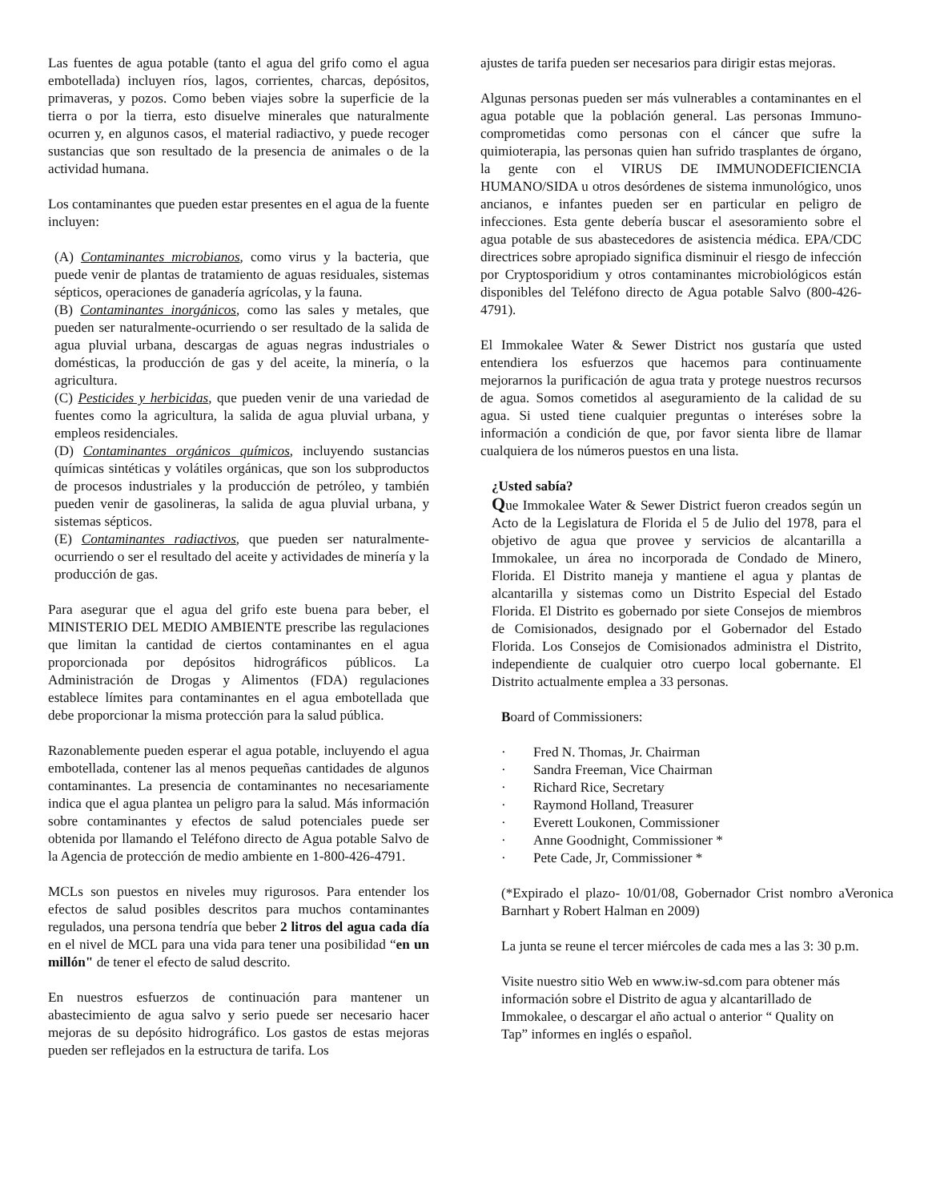Las fuentes de agua potable (tanto el agua del grifo como el agua embotellada) incluyen ríos, lagos, corrientes, charcas, depósitos, primaveras, y pozos. Como beben viajes sobre la superficie de la tierra o por la tierra, esto disuelve minerales que naturalmente ocurren y, en algunos casos, el material radiactivo, y puede recoger sustancias que son resultado de la presencia de animales o de la actividad humana.
Los contaminantes que pueden estar presentes en el agua de la fuente incluyen:
(A) Contaminantes microbianos, como virus y la bacteria, que puede venir de plantas de tratamiento de aguas residuales, sistemas sépticos, operaciones de ganadería agrícolas, y la fauna.
(B) Contaminantes inorgánicos, como las sales y metales, que pueden ser naturalmente-ocurriendo o ser resultado de la salida de agua pluvial urbana, descargas de aguas negras industriales o domésticas, la producción de gas y del aceite, la minería, o la agricultura.
(C) Pesticides y herbicidas, que pueden venir de una variedad de fuentes como la agricultura, la salida de agua pluvial urbana, y empleos residenciales.
(D) Contaminantes orgánicos químicos, incluyendo sustancias químicas sintéticas y volátiles orgánicas, que son los subproductos de procesos industriales y la producción de petróleo, y también pueden venir de gasolineras, la salida de agua pluvial urbana, y sistemas sépticos.
(E) Contaminantes radiactivos, que pueden ser naturalmente-ocurriendo o ser el resultado del aceite y actividades de minería y la producción de gas.
Para asegurar que el agua del grifo este buena para beber, el MINISTERIO DEL MEDIO AMBIENTE prescribe las regulaciones que limitan la cantidad de ciertos contaminantes en el agua proporcionada por depósitos hidrográficos públicos. La Administración de Drogas y Alimentos (FDA) regulaciones establece límites para contaminantes en el agua embotellada que debe proporcionar la misma protección para la salud pública.
Razonablemente pueden esperar el agua potable, incluyendo el agua embotellada, contener las al menos pequeñas cantidades de algunos contaminantes. La presencia de contaminantes no necesariamente indica que el agua plantea un peligro para la salud. Más información sobre contaminantes y efectos de salud potenciales puede ser obtenida por llamando el Teléfono directo de Agua potable Salvo de la Agencia de protección de medio ambiente en 1-800-426-4791.
MCLs son puestos en niveles muy rigurosos. Para entender los efectos de salud posibles descritos para muchos contaminantes regulados, una persona tendría que beber 2 litros del agua cada día en el nivel de MCL para una vida para tener una posibilidad “en un millón" de tener el efecto de salud descrito.
En nuestros esfuerzos de continuación para mantener un abastecimiento de agua salvo y serio puede ser necesario hacer mejoras de su depósito hidrográfico. Los gastos de estas mejoras pueden ser reflejados en la estructura de tarifa. Los
ajustes de tarifa pueden ser necesarios para dirigir estas mejoras.
Algunas personas pueden ser más vulnerables a contaminantes en el agua potable que la población general. Las personas Immuno-comprometidas como personas con el cáncer que sufre la quimioterapia, las personas quien han sufrido trasplantes de órgano, la gente con el VIRUS DE IMMUNODEFICIENCIA HUMANO/SIDA u otros desórdenes de sistema inmunológico, unos ancianos, e infantes pueden ser en particular en peligro de infecciones. Esta gente debería buscar el asesoramiento sobre el agua potable de sus abastecedores de asistencia médica. EPA/CDC directrices sobre apropiado significa disminuir el riesgo de infección por Cryptosporidium y otros contaminantes microbiológicos están disponibles del Teléfono directo de Agua potable Salvo (800-426-4791).
El Immokalee Water & Sewer District nos gustaría que usted entendiera los esfuerzos que hacemos para continuamente mejorarnos la purificación de agua trata y protege nuestros recursos de agua. Somos cometidos al aseguramiento de la calidad de su agua. Si usted tiene cualquier preguntas o interéses sobre la información a condición de que, por favor sienta libre de llamar cualquiera de los números puestos en una lista.
¿Usted sabía?
Que Immokalee Water & Sewer District fueron creados según un Acto de la Legislatura de Florida el 5 de Julio del 1978, para el objetivo de agua que provee y servicios de alcantarilla a Immokalee, un área no incorporada de Condado de Minero, Florida. El Distrito maneja y mantiene el agua y plantas de alcantarilla y sistemas como un Distrito Especial del Estado Florida. El Distrito es gobernado por siete Consejos de miembros de Comisionados, designado por el Gobernador del Estado Florida. Los Consejos de Comisionados administra el Distrito, independiente de cualquier otro cuerpo local gobernante. El Distrito actualmente emplea a 33 personas.
Board of Commissioners:
· Fred N. Thomas, Jr. Chairman
· Sandra Freeman, Vice Chairman
· Richard Rice, Secretary
· Raymond Holland, Treasurer
· Everett Loukonen, Commissioner
· Anne Goodnight, Commissioner *
· Pete Cade, Jr, Commissioner *
(*Expirado el plazo- 10/01/08, Gobernador Crist nombro aVeronica Barnhart y Robert Halman en 2009)
La junta se reune el tercer miércoles de cada mes a las 3: 30 p.m.
Visite nuestro sitio Web en www.iw-sd.com para obtener más información sobre el Distrito de agua y alcantarillado de Immokalee, o descargar el año actual o anterior “ Quality on Tap” informes en inglés o español.